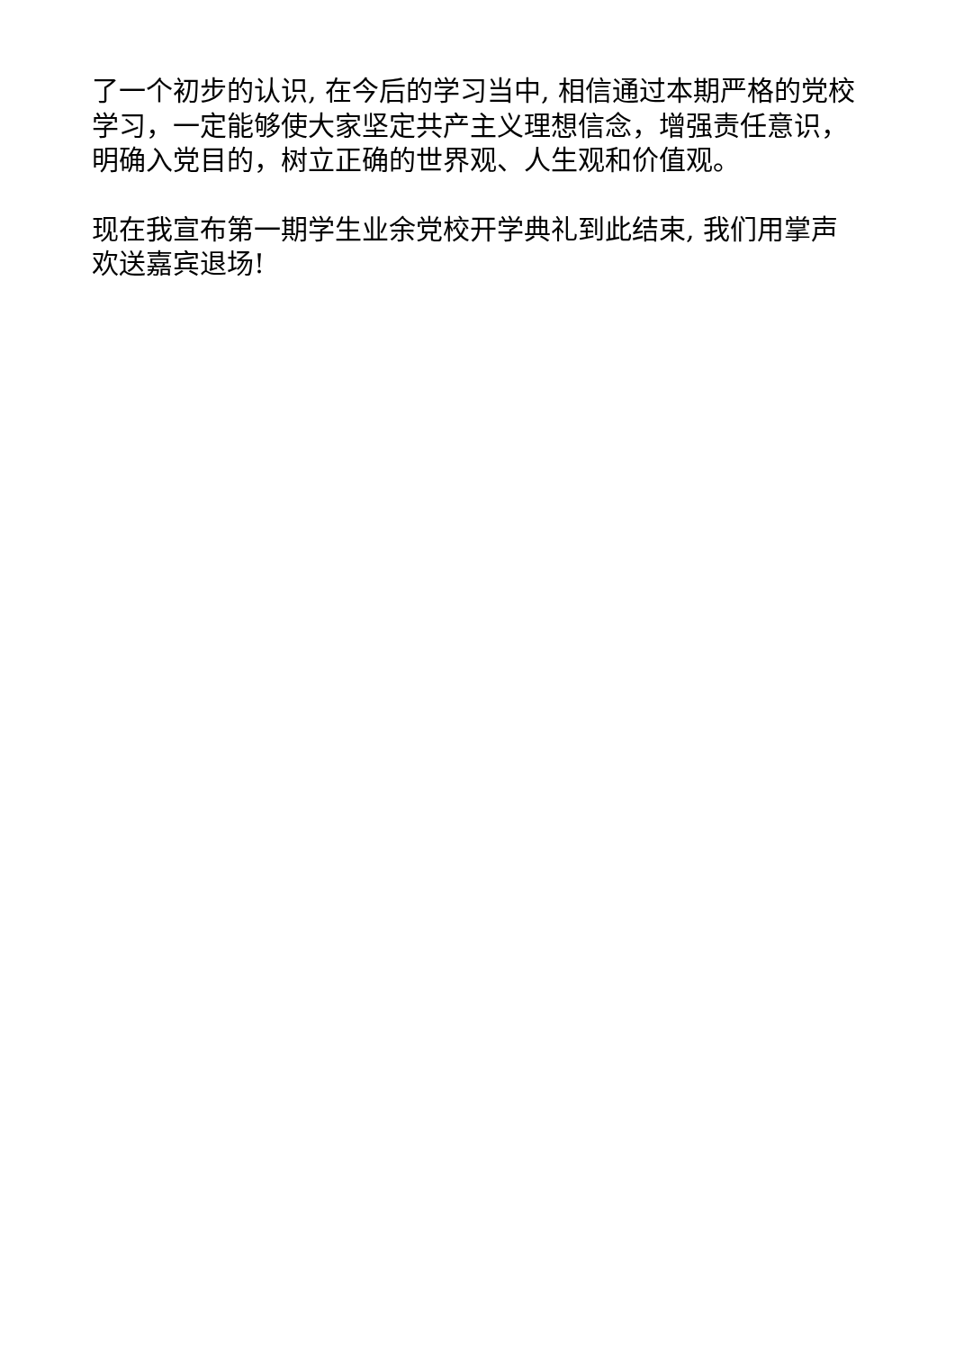了一个初步的认识, 在今后的学习当中, 相信通过本期严格的党校学习，一定能够使大家坚定共产主义理想信念，增强责任意识，明确入党目的，树立正确的世界观、人生观和价值观。
现在我宣布第一期学生业余党校开学典礼到此结束, 我们用掌声欢送嘉宾退场!